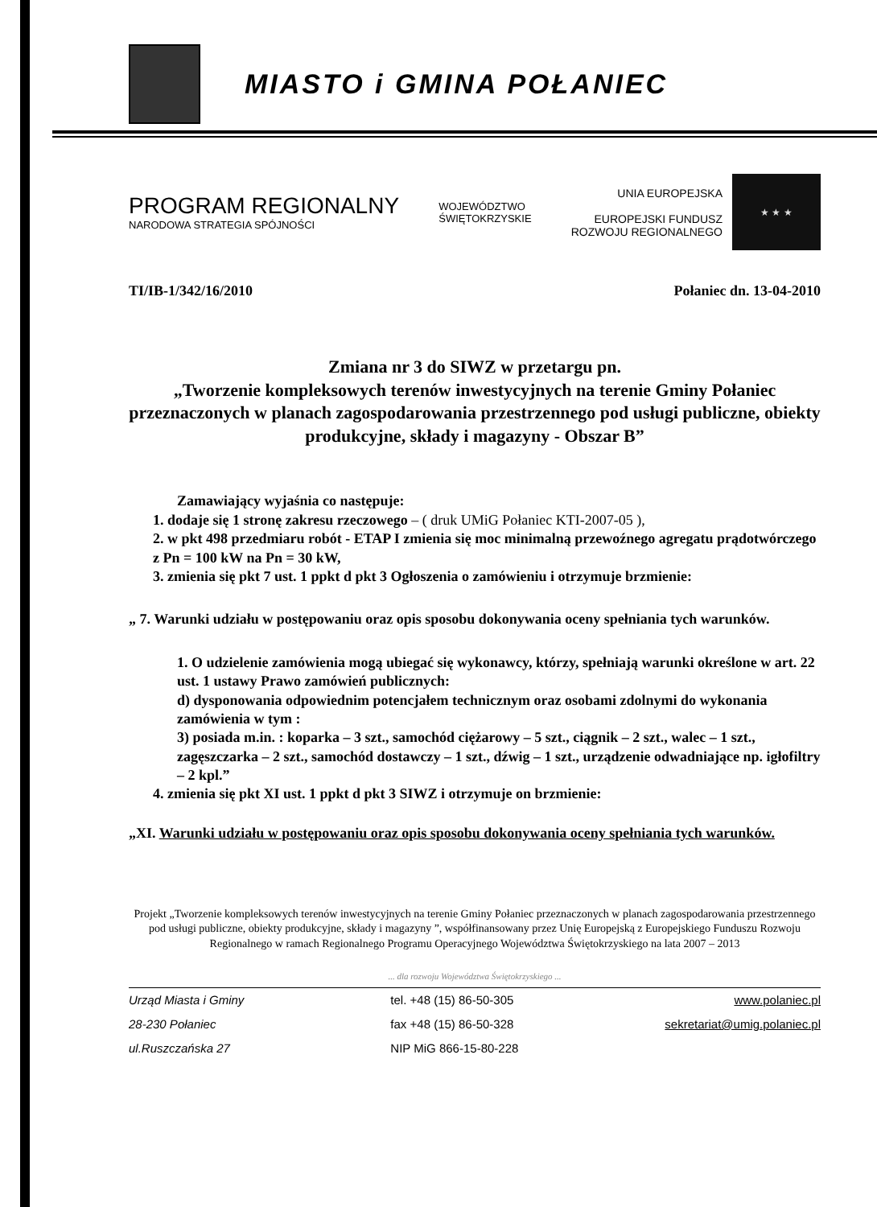MIASTO i GMINA POŁANIEC
PROGRAM REGIONALNY
NARODOWA STRATEGIA SPÓJNOŚCI
WOJEWÓDZTWO
ŚWIĘTOKRZYSKIE
UNIA EUROPEJSKA
EUROPEJSKI FUNDUSZ
ROZWOJU REGIONALNEGO
★ ★ ★
TI/IB-1/342/16/2010 Połaniec dn. 13-04-2010
Zmiana nr 3 do SIWZ w przetargu pn.
„Tworzenie kompleksowych terenów inwestycyjnych na terenie Gminy Połaniec przeznaczonych w planach zagospodarowania przestrzennego pod usługi publiczne, obiekty produkcyjne, składy i magazyny - Obszar B”
Zamawiający wyjaśnia co następuje:
1. dodaje się 1 stronę zakresu rzeczowego – ( druk UMiG Połaniec KTI-2007-05 ),
2. w pkt 498 przedmiaru robót - ETAP I zmienia się moc minimalną przewoźnego agregatu prądotwórczego z Pn = 100 kW na Pn = 30 kW,
3. zmienia się pkt 7 ust. 1 ppkt d pkt 3 Ogłoszenia o zamówieniu i otrzymuje brzmienie:
„ 7. Warunki udziału w postępowaniu oraz opis sposobu dokonywania oceny spełniania tych warunków.
1. O udzielenie zamówienia mogą ubiegać się wykonawcy, którzy, spełniają warunki określone w art. 22 ust. 1 ustawy Prawo zamówień publicznych:
d) dysponowania odpowiednim potencjałem technicznym oraz osobami zdolnymi do wykonania zamówienia w tym :
3) posiada m.in. : koparka – 3 szt., samochód ciężarowy – 5 szt., ciągnik – 2 szt., walec – 1 szt., zagęszczarka – 2 szt., samochód dostawczy – 1 szt., dźwig – 1 szt., urządzenie odwadniające np. igłofiltry – 2 kpl.”
4. zmienia się pkt XI ust. 1 ppkt d pkt 3 SIWZ i otrzymuje on brzmienie:
„XI. Warunki udziału w postępowaniu oraz opis sposobu dokonywania oceny spełniania tych warunków.
Projekt „Tworzenie kompleksowych terenów inwestycyjnych na terenie Gminy Połaniec przeznaczonych w planach zagospodarowania przestrzennego pod usługi publiczne, obiekty produkcyjne, składy i magazyny ”, współfinansowany przez Unię Europejską z Europejskiego Funduszu Rozwoju Regionalnego w ramach Regionalnego Programu Operacyjnego Województwa Świętokrzyskiego na lata 2007 – 2013
... dla rozwoju Województwa Świętokrzyskiego ...
Urząd Miasta i Gminy
28-230 Połaniec
ul.Ruszczańska 27
tel. +48 (15) 86-50-305
fax +48 (15) 86-50-328
NIP MiG 866-15-80-228
www.polaniec.pl
sekretariat@umig.polaniec.pl